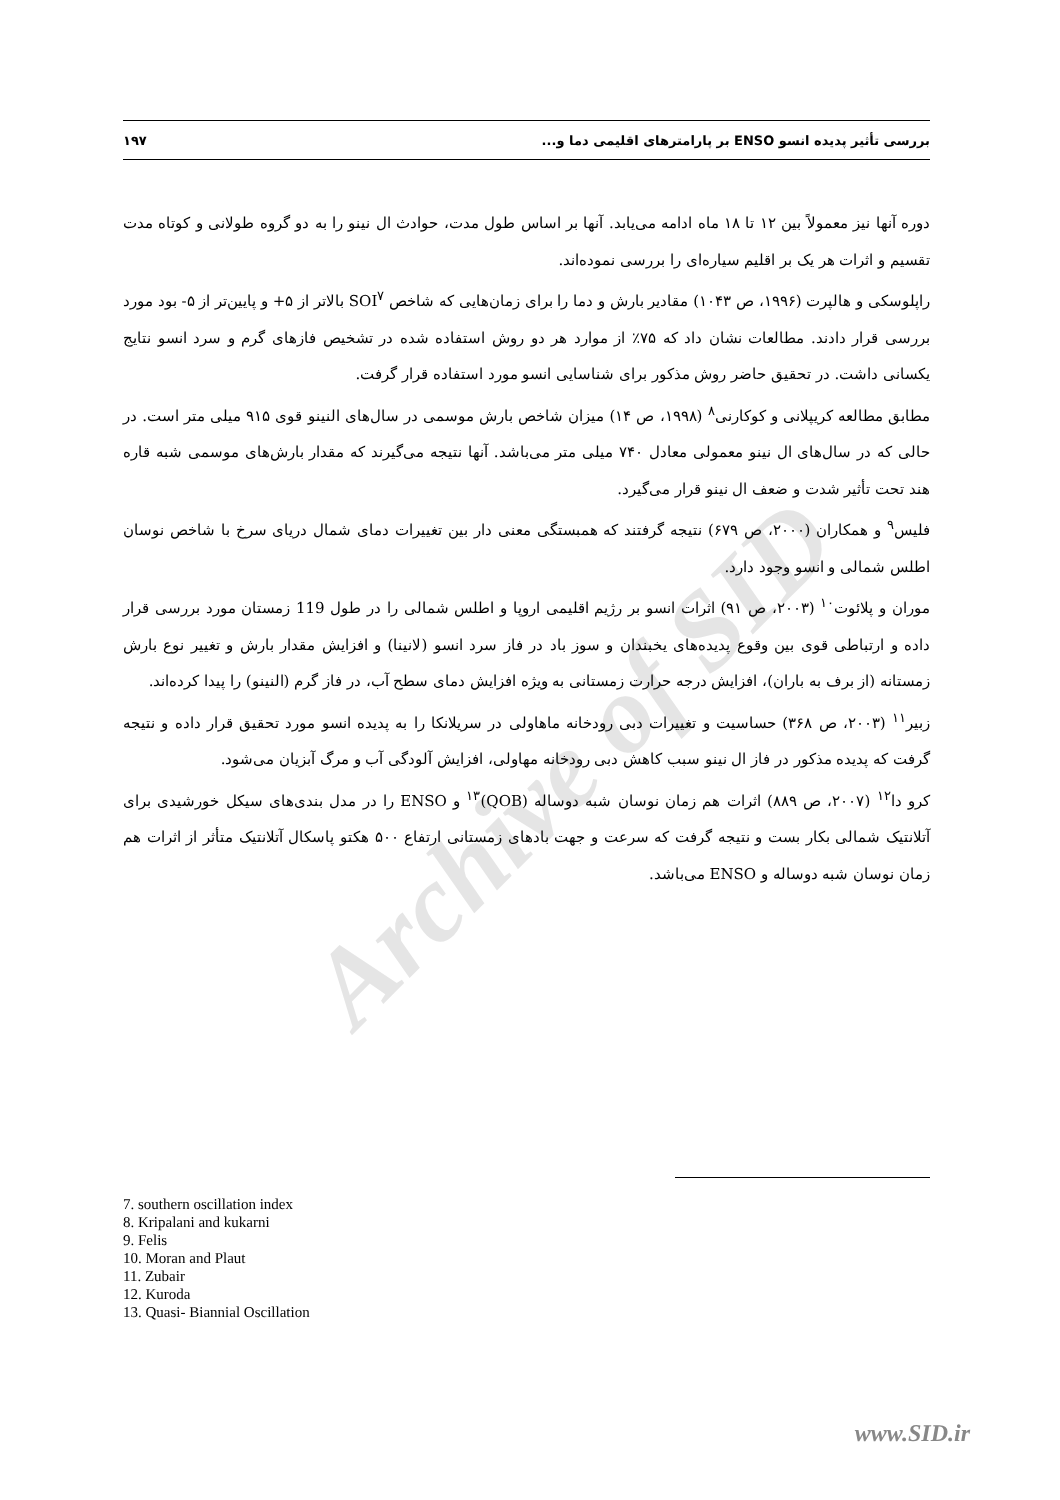Archive of SID
بررسی تأثیر پدیده انسو ENSO بر پارامترهای اقلیمی دما و... ۱۹۷
دوره آنها نیز معمولاً بین ۱۲ تا ۱۸ ماه ادامه می‌یابد. آنها بر اساس طول مدت، حوادث ال نینو را به دو گروه طولانی و کوتاه مدت تقسیم و اثرات هر یک بر اقلیم سیاره‌ای را بررسی نموده‌اند.
راپلوسکی و هالپرت (۱۹۹۶، ص ۱۰۴۳) مقادیر بارش و دما را برای زمان‌هایی که شاخص SOI<sup>۷</sup> بالاتر از ۵+ و پایین‌تر از ۵- بود مورد بررسی قرار دادند. مطالعات نشان داد که ۷۵٪ از موارد هر دو روش استفاده شده در تشخیص فازهای گرم و سرد انسو نتایج یکسانی داشت. در تحقیق حاضر روش مذکور برای شناسایی انسو مورد استفاده قرار گرفت.
مطابق مطالعه کریپلانی و کوکارنی<sup>۸</sup> (۱۹۹۸، ص ۱۴) میزان شاخص بارش موسمی در سال‌های النینو قوی ۹۱۵ میلی متر است. در حالی که در سال‌های ال نینو معمولی معادل ۷۴۰ میلی متر می‌باشد. آنها نتیجه می‌گیرند که مقدار بارش‌های موسمی شبه قاره هند تحت تأثیر شدت و ضعف ال نینو قرار می‌گیرد.
فلیس<sup>۹</sup> و همکاران (۲۰۰۰، ص ۶۷۹) نتیجه گرفتند که همبستگی معنی دار بین تغییرات دمای شمال دریای سرخ با شاخص نوسان اطلس شمالی و انسو وجود دارد.
موران و پلائوت<sup>۱۰</sup> (۲۰۰۳، ص ۹۱) اثرات انسو بر رژیم اقلیمی اروپا و اطلس شمالی را در طول 119 زمستان مورد بررسی قرار داده و ارتباطی قوی بین وقوع پدیده‌های یخبندان و سوز باد در فاز سرد انسو (لانینا) و افزایش مقدار بارش و تغییر نوع بارش زمستانه (از برف به باران)، افزایش درجه حرارت زمستانی به ویژه افزایش دمای سطح آب، در فاز گرم (النینو) را پیدا کرده‌اند.
زبیر<sup>۱۱</sup> (۲۰۰۳، ص ۳۶۸) حساسیت و تغییرات دبی رودخانه ماهاولی در سریلانکا را به پدیده انسو مورد تحقیق قرار داده و نتیجه گرفت که پدیده مذکور در فاز ال نینو سبب کاهش دبی رودخانه مهاولی، افزایش آلودگی آب و مرگ آبزیان می‌شود.
کرو دا<sup>۱۲</sup> (۲۰۰۷، ص ۸۸۹) اثرات هم زمان نوسان شبه دوساله (QOB)<sup>۱۳</sup> و ENSO را در مدل بندی‌های سیکل خورشیدی برای آتلانتیک شمالی بکار بست و نتیجه گرفت که سرعت و جهت بادهای زمستانی ارتفاع ۵۰۰ هکتو پاسکال آتلانتیک متأثر از اثرات هم زمان نوسان شبه دوساله و ENSO می‌باشد.
7. southern oscillation index
8. Kripalani and kukarni
9. Felis
10. Moran and Plaut
11. Zubair
12. Kuroda
13. Quasi- Biannial Oscillation
www.SID.ir